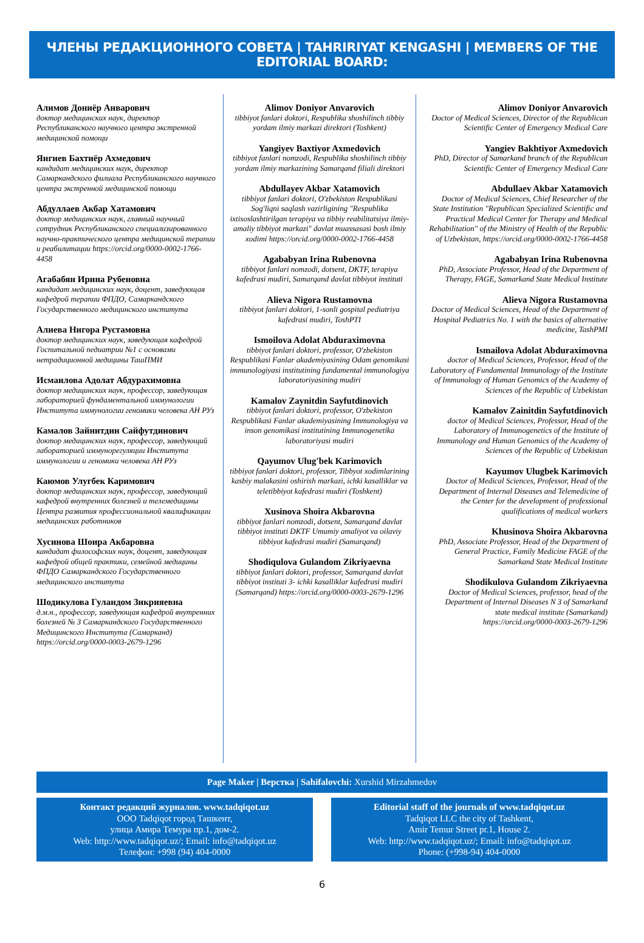ЧЛЕНЫ РЕДАКЦИОННОГО СОВЕТА | TAHRIRIYAT KENGASHI | MEMBERS OF THE EDITORIAL BOARD:
Алимов Дониёр Анварович
доктор медицинских наук, директор Республиканского научного центра экстренной медицинской помощи
Янгиев Бахтиёр Ахмедович
кандидат медицинских наук, директор Самаркандского филиала Республиканского научного центра экстренной медицинской помощи
Абдуллаев Акбар Хатамович
доктор медицинских наук, главный научный сотрудник Республиканского специализированного научно-практического центра медицинской терапии и реабилитации https://orcid.org/0000-0002-1766-4458
Агабабян Ирина Рубеновна
кандидат медицинских наук, доцент, заведующая кафедрой терапии ФПДО, Самаркандского Государственного медицинского института
Алиева Нигора Рустамовна
доктор медицинских наук, заведующая кафедрой Госпитальной педиатрии №1 с основами нетрадиционной медицины ТашПМИ
Исмаилова Адолат Абдурахимовна
доктор медицинских наук, профессор, заведующая лабораторией фундаментальной иммунологии Института иммунологии геномики человека АН РУз
Камалов Зайнитдин Сайфутдинович
доктор медицинских наук, профессор, заведующий лабораторией иммунорегуляции Института иммунологии и геномики человека АН РУз
Каюмов Улугбек Каримович
доктор медицинских наук, профессор, заведующий кафедрой внутренних болезней и телемедицины Центра развития профессиональной квалификации медицинских работников
Хусинова Шоира Акбаровна
кандидат философских наук, доцент, заведующая кафедрой общей практики, семейной медицины ФПДО Самаркандского Государственного медицинского института
Шодикулова Гуландом Зикрияевна
д.м.н., профессор, заведующая кафедрой внутренних болезней № 3 Самаркандского Государственного Медицинского Института (Самарканд) https://orcid.org/0000-0003-2679-1296
Alimov Doniyor Anvarovich
tibbiyot fanlari doktori, Respublika shoshilinch tibbiy yordam ilmiy markazi direktori (Toshkent)
Yangiyev Baxtiyor Axmedovich
tibbiyot fanlari nomzodi, Respublika shoshilinch tibbiy yordam ilmiy markazining Samarqand filiali direktori
Abdullayev Akbar Xatamovich
tibbiyot fanlari doktori, O'zbekiston Respublikasi Sog'liqni saqlash vazirligining "Respublika ixtisoslashtirilgan terapiya va tibbiy reabilitatsiya ilmiy-amaliy tibbiyot markazi" davlat muassasasi bosh ilmiy xodimi https://orcid.org/0000-0002-1766-4458
Agababyan Irina Rubenovna
tibbiyot fanlari nomzodi, dotsent, DKTF, terapiya kafedrasi mudiri, Samarqand davlat tibbiyot instituti
Alieva Nigora Rustamovna
tibbiyot fanlari doktori, 1-sonli gospital pediatriya kafedrasi mudiri, ToshPTI
Ismoilova Adolat Abduraximovna
tibbiyot fanlari doktori, professor, O'zbekiston Respublikasi Fanlar akademiyasining Odam genomikasi immunologiyasi institutining fundamental immunologiya laboratoriyasining mudiri
Kamalov Zaynitdin Sayfutdinovich
tibbiyot fanlari doktori, professor, O'zbekiston Respublikasi Fanlar akademiyasining Immunologiya va inson genomikasi institutining Immunogenetika laboratoriyasi mudiri
Qayumov Ulug'bek Karimovich
tibbiyot fanlari doktori, professor, Tibbyot xodimlarining kasbiy malakasini oshirish markazi, ichki kasalliklar va teletibbiyot kafedrasi mudiri (Toshkent)
Xusinova Shoira Akbarovna
tibbiyot fanlari nomzodi, dotsent, Samarqand davlat tibbiyot instituti DKTF Umumiy amaliyot va oilaviy tibbiyot kafedrasi mudiri (Samarqand)
Shodiqulova Gulandom Zikriyaevna
tibbiyot fanlari doktori, professor, Samarqand davlat tibbiyot instituti 3- ichki kasalliklar kafedrasi mudiri (Samarqand) https://orcid.org/0000-0003-2679-1296
Alimov Doniyor Anvarovich
Doctor of Medical Sciences, Director of the Republican Scientific Center of Emergency Medical Care
Yangiev Bakhtiyor Axmedovich
PhD, Director of Samarkand branch of the Republican Scientific Center of Emergency Medical Care
Abdullaev Akbar Xatamovich
Doctor of Medical Sciences, Chief Researcher of the State Institution "Republican Specialized Scientific and Practical Medical Center for Therapy and Medical Rehabilitation" of the Ministry of Health of the Republic of Uzbekistan, https://orcid.org/0000-0002-1766-4458
Agababyan Irina Rubenovna
PhD, Associate Professor, Head of the Department of Therapy, FAGE, Samarkand State Medical Institute
Alieva Nigora Rustamovna
Doctor of Medical Sciences, Head of the Department of Hospital Pediatrics No. 1 with the basics of alternative medicine, TashPMI
Ismailova Adolat Abduraximovna
doctor of Medical Sciences, Professor, Head of the Laboratory of Fundamental Immunology of the Institute of Immunology of Human Genomics of the Academy of Sciences of the Republic of Uzbekistan
Kamalov Zainitdin Sayfutdinovich
doctor of Medical Sciences, Professor, Head of the Laboratory of Immunogenetics of the Institute of Immunology and Human Genomics of the Academy of Sciences of the Republic of Uzbekistan
Kayumov Ulugbek Karimovich
Doctor of Medical Sciences, Professor, Head of the Department of Internal Diseases and Telemedicine of the Center for the development of professional qualifications of medical workers
Khusinova Shoira Akbarovna
PhD, Associate Professor, Head of the Department of General Practice, Family Medicine FAGE of the Samarkand State Medical Institute
Shodikulova Gulandom Zikriyaevna
Doctor of Medical Sciences, professor, head of the Department of Internal Diseases N 3 of Samarkand state medical institute (Samarkand) https://orcid.org/0000-0003-2679-1296
Page Maker | Верстка | Sahifalovchi: Xurshid Mirzahmedov
Контакт редакций журналов. www.tadqiqot.uz
ООО Tadqiqot город Ташкент,
улица Амира Темура пр.1, дом-2.
Web: http://www.tadqiqot.uz/; Email: info@tadqiqot.uz
Телефон: +998 (94) 404-0000
Editorial staff of the journals of www.tadqiqot.uz
Tadqiqot LLC the city of Tashkent,
Amir Temur Street pr.1, House 2.
Web: http://www.tadqiqot.uz/; Email: info@tadqiqot.uz
Phone: (+998-94) 404-0000
6